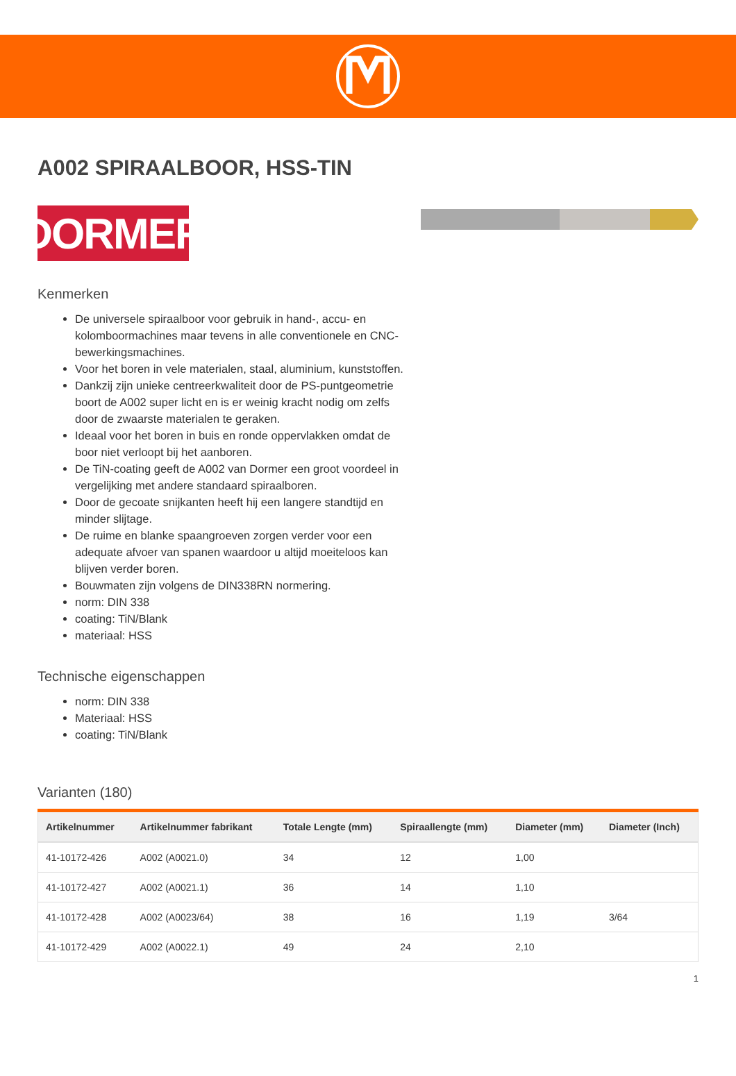A002 SPIRAALBOOR, HSS-TIN
DORMER
Kenmerken
De universele spiraalboor voor gebruik in hand-, accu- en kolomboormachines maar tevens in alle conventionele en CNC-bewerkingsmachines.
Voor het boren in vele materialen, staal, aluminium, kunststoffen.
Dankzij zijn unieke centreerkwaliteit door de PS-puntgeometrie boort de A002 super licht en is er weinig kracht nodig om zelfs door de zwaarste materialen te geraken.
Ideaal voor het boren in buis en ronde oppervlakken omdat de boor niet verloopt bij het aanboren.
De TiN-coating geeft de A002 van Dormer een groot voordeel in vergelijking met andere standaard spiraalboren.
Door de gecoate snijkanten heeft hij een langere standtijd en minder slijtage.
De ruime en blanke spaangroeven zorgen verder voor een adequate afvoer van spanen waardoor u altijd moeiteloos kan blijven verder boren.
Bouwmaten zijn volgens de DIN338RN normering.
norm: DIN 338
coating: TiN/Blank
materiaal: HSS
Technische eigenschappen
norm: DIN 338
Materiaal: HSS
coating: TiN/Blank
Varianten (180)
| Artikelnummer | Artikelnummer fabrikant | Totale Lengte (mm) | Spiraallengte (mm) | Diameter (mm) | Diameter (Inch) |
| --- | --- | --- | --- | --- | --- |
| 41-10172-426 | A002 (A0021.0) | 34 | 12 | 1,00 | |
| 41-10172-427 | A002 (A0021.1) | 36 | 14 | 1,10 | |
| 41-10172-428 | A002 (A0023/64) | 38 | 16 | 1,19 | 3/64 |
| 41-10172-429 | A002 (A0022.1) | 49 | 24 | 2,10 | |
1